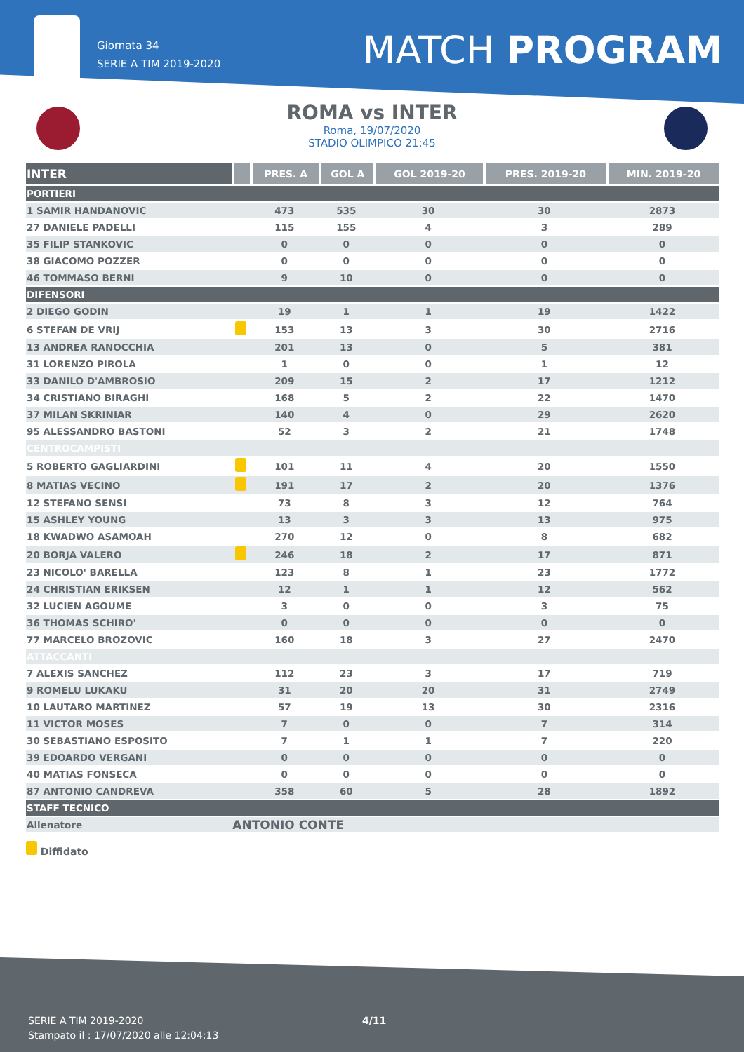Giornata 34
SERIE A TIM 2019-2020
MATCH PROGRAM
ROMA vs INTER
Roma, 19/07/2020
STADIO OLIMPICO 21:45
| INTER | | PRES. A | GOL A | GOL 2019-20 | PRES. 2019-20 | MIN. 2019-20 |
| --- | --- | --- | --- | --- | --- | --- |
| PORTIERI | | | | | | |
| 1 SAMIR HANDANOVIC | | 473 | 535 | 30 | 30 | 2873 |
| 27 DANIELE PADELLI | | 115 | 155 | 4 | 3 | 289 |
| 35 FILIP STANKOVIC | | 0 | 0 | 0 | 0 | 0 |
| 38 GIACOMO POZZER | | 0 | 0 | 0 | 0 | 0 |
| 46 TOMMASO BERNI | | 9 | 10 | 0 | 0 | 0 |
| DIFENSORI | | | | | | |
| 2 DIEGO GODIN | | 19 | 1 | 1 | 19 | 1422 |
| 6 STEFAN DE VRIJ | | 153 | 13 | 3 | 30 | 2716 |
| 13 ANDREA RANOCCHIA | | 201 | 13 | 0 | 5 | 381 |
| 31 LORENZO PIROLA | | 1 | 0 | 0 | 1 | 12 |
| 33 DANILO D'AMBROSIO | | 209 | 15 | 2 | 17 | 1212 |
| 34 CRISTIANO BIRAGHI | | 168 | 5 | 2 | 22 | 1470 |
| 37 MILAN SKRINIAR | | 140 | 4 | 0 | 29 | 2620 |
| 95 ALESSANDRO BASTONI | | 52 | 3 | 2 | 21 | 1748 |
| CENTROCAMPISTI | | | | | | |
| 5 ROBERTO GAGLIARDINI | | 101 | 11 | 4 | 20 | 1550 |
| 8 MATIAS VECINO | | 191 | 17 | 2 | 20 | 1376 |
| 12 STEFANO SENSI | | 73 | 8 | 3 | 12 | 764 |
| 15 ASHLEY YOUNG | | 13 | 3 | 3 | 13 | 975 |
| 18 KWADWO ASAMOAH | | 270 | 12 | 0 | 8 | 682 |
| 20 BORJA VALERO | | 246 | 18 | 2 | 17 | 871 |
| 23 NICOLO' BARELLA | | 123 | 8 | 1 | 23 | 1772 |
| 24 CHRISTIAN ERIKSEN | | 12 | 1 | 1 | 12 | 562 |
| 32 LUCIEN AGOUME | | 3 | 0 | 0 | 3 | 75 |
| 36 THOMAS SCHIRO' | | 0 | 0 | 0 | 0 | 0 |
| 77 MARCELO BROZOVIC | | 160 | 18 | 3 | 27 | 2470 |
| ATTACCANTI | | | | | | |
| 7 ALEXIS SANCHEZ | | 112 | 23 | 3 | 17 | 719 |
| 9 ROMELU LUKAKU | | 31 | 20 | 20 | 31 | 2749 |
| 10 LAUTARO MARTINEZ | | 57 | 19 | 13 | 30 | 2316 |
| 11 VICTOR MOSES | | 7 | 0 | 0 | 7 | 314 |
| 30 SEBASTIANO ESPOSITO | | 7 | 1 | 1 | 7 | 220 |
| 39 EDOARDO VERGANI | | 0 | 0 | 0 | 0 | 0 |
| 40 MATIAS FONSECA | | 0 | 0 | 0 | 0 | 0 |
| 87 ANTONIO CANDREVA | | 358 | 60 | 5 | 28 | 1892 |
| STAFF TECNICO | | | | | | |
| Allenatore | ANTONIO CONTE | | | | | |
Diffidato
SERIE A TIM 2019-2020
Stampato il : 17/07/2020 alle 12:04:13
4/11